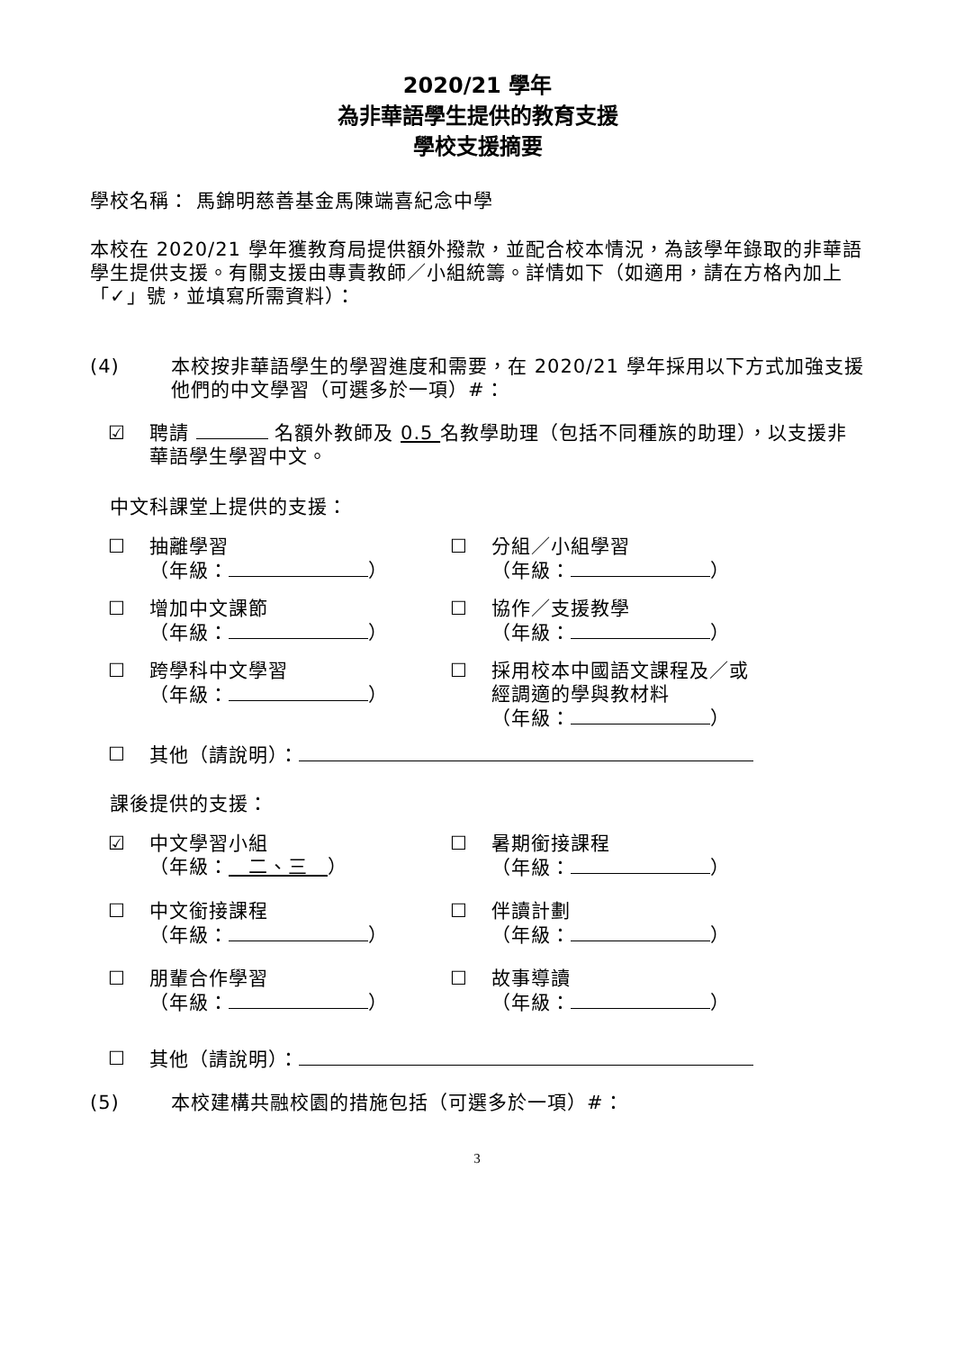2020/21 學年
為非華語學生提供的教育支援
學校支援摘要
學校名稱： 馬錦明慈善基金馬陳端喜紀念中學
本校在 2020/21 學年獲教育局提供額外撥款，並配合校本情況，為該學年錄取的非華語學生提供支援。有關支援由專責教師／小組統籌。詳情如下（如適用，請在方格內加上「✓」號，並填寫所需資料）：
(4) 本校按非華語學生的學習進度和需要，在 2020/21 學年採用以下方式加強支援他們的中文學習（可選多於一項）#：
☑ 聘請 名額外教師及 0.5 名教學助理（包括不同種族的助理），以支援非華語學生學習中文。
中文科課堂上提供的支援：
☐ 抽離學習
（年級： ）
☐ 分組／小組學習
（年級： ）
☐ 增加中文課節
（年級： ）
☐ 協作／支援教學
（年級： ）
☐ 跨學科中文學習
（年級： ）
☐ 採用校本中國語文課程及／或
經調適的學與教材料
（年級： ）
☐ 其他（請說明）：
課後提供的支援：
☑ 中文學習小組
（年級：　二、三　）
☐ 暑期銜接課程
（年級： ）
☐ 中文銜接課程
（年級： ）
☐ 伴讀計劃
（年級： ）
☐ 朋輩合作學習
（年級： ）
☐ 故事導讀
（年級： ）
☐ 其他（請說明）：
(5) 本校建構共融校園的措施包括（可選多於一項）#：
3